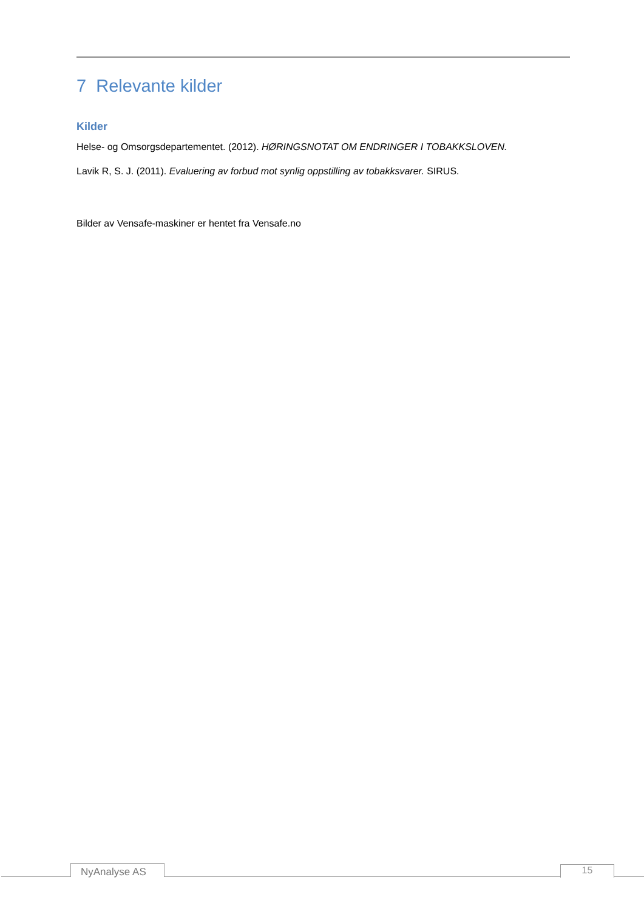7 Relevante kilder
Kilder
Helse- og Omsorgsdepartementet. (2012). HØRINGSNOTAT OM ENDRINGER I TOBAKKSLOVEN.
Lavik R, S. J. (2011). Evaluering av forbud mot synlig oppstilling av tobakksvarer. SIRUS.
Bilder av Vensafe-maskiner er hentet fra Vensafe.no
NyAnalyse AS 15